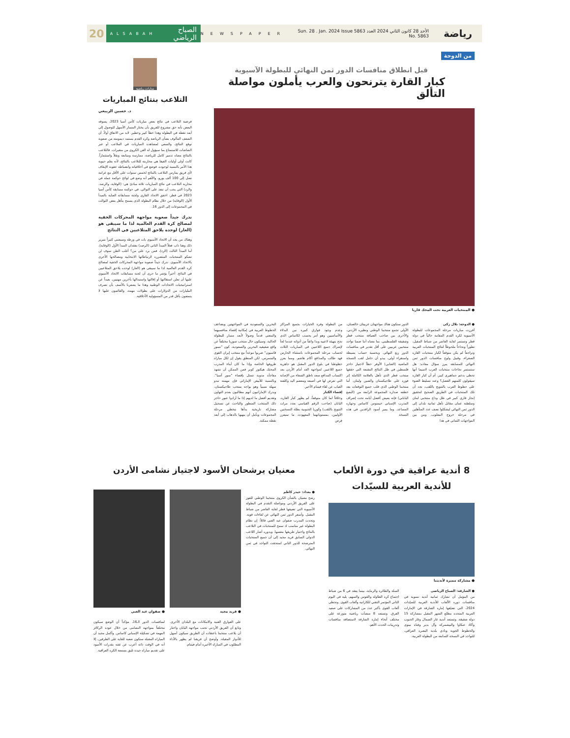رياضة
الأحد 28 كانون الثاني 2024 العدد 5863 Sun. 28 . Jan. 2024 Issue No. 5863
NEWSPAPER
الصباح الرياضي ALSABAH
20
من الدوحة
قبل انطلاق منافسات الدور ثمن النهائي للبطولة الآسيوية
كبار القارة يترنحون والعرب يأملون مواصلة التألق
● المنتخبات العربية تحت المحك قاريا
● الدوحة: بلال زكي
أفرزت مباريات مرحلة المجموعات للبطولة الآسيوية لكرة القدم المقامة حالياً في دولة قطر وتستمر لغاية العاشر من شباط المقبل، تطوراً ونجاحاً ملحوظاً لنتائج المنتخبات العربية وتراجعاً لم يكن متوقعاً لكبار منتخبات القارة الصفراء، وقبيل ولوج منافسات الدور ثمن النهائي للمسابقة يبرز سؤال مفاده: هل ستستمر نجاحات منتخبات العرب لاسيما أنها تحظى بدعم جماهيري كبير، أم أن كبار القارة سيقولون كلمتهم الفصل؟ وعند تسليط الضوء على حظوظ العرب بالتتويج باللقب، نجد أن تلك المنتخبات في الطريق الصحيح لتحقيق إنجاز قاري كبير في ظل وداع منتخبي لبنان وسلطنة عمان مقابل تأهل ثمانية بلدان إلى الدور ثمن النهائي ليشكلوا نصف عدد المتأهلين في مرحلة خروج المغلوب. ومن بين المواجهات الثماني في هذا
الدور ستكون هناك مواجهتان عربيتان خالصتان، الأولى تجمع منتخبنا الوطني ونظيره الأردني، والأخرى بين صاحب الضيافة منتخب قطر وشقيقه الفلسطيني، بما معناه أننا ضمنا تواجد منتخبين عربيين على أقل تقدير في منافسات الدور ربع النهائي. وبحسبة حساب بسيطة واستقراء أولي، يبدو أن حامل لقب النسخة الماضية (العنابي) الأوفر حظاً لاجتياز حاجز فلسطين في ظل النتائج المقنعة التي حققها منتخب قطر الذي تأهل بالعلامة الكاملة إثر فوزه على طاجيكستان والصين ولبنان. أما منتخبنا الوطني الذي قلب جميع التوقعات بعد خطفه صدارة المجموعة الرابعة من (البعبع الياباني) فإنه يعيش أفضل أيامه تحت إشراف المدرب الإسباني خيسوس كاساس وجهازه المساعد. وما يميز أسود الرافدين في هذه النسخة
من البطولة وفرة الخيارات بجميع المراكز وعدم وجود فوارق كبيرة بين البدلاء والأساسيين وهو أمر يحسب لكاساس الذي نجح بتهيئة لاعبيه وبدا واثقاً من أدواته عندما لجأ لإشراك جميع اللاعبين في المباريات الثلاث لحساب مرحلة المجموعات باستثناء الحارس فهد طالب والمدافع أكام هاشم. ومما يعزز حظوظنا في بلوغ الدور المقبل هو جاهزية جميع اللاعبين لمواجهة الغد أمام الأردن بعد اكتساب المدافع سعد ناطق الشفاء من الإصابة التي تعرض لها في أصبعه ومعصم اليد وكلفته الغياب عن لقاء فيتنام الأخير.
إقصاء الكبار
وخلافاً لما كان متوقعاً، لم يظهر كبار القارة، اليابان (صاحب الرقم القياسي بعدد مرات التتويج باللقب) وكوريا الجنوبية بطلة النسختين الأوليين، بمستوياتهما المعهودة، ما سيعزز فرص
البحرين والسعودية في المواجهتين ويضاعف الحظوظ العربية في إمكانية إقصاء منافسيهما والمضي قدماً وصولاً لأبعد مسار للبطولة الحالية. وسيكون حال منتخب سوريا مختلفاً عن واقع شقيقيه البحرين والسعودية، كون "نسور قاسيون" ضربوا موعداً مع منتخب إيران القوي والمتمرس، لكن المنطق يقول إن لكل مباراة ظروفها الخاصة وإذا ما كان أبناء المدرب المحنك هيكتور كوبر فمن الممكن أن نشهد مفاجأة مدوية تتمثل بإقصاء "نمور آسيا". وبالنسبة للأبيض الإماراتي فإن مهمته تبدو سهلة نسبياً وهو يواجه منتخب طاجيكستان، ويدرك الإماراتيون أنهم مطالبون بعدم التهاون وتقديم أفضل ما لديهم إذا ما أرادوا عبور حاجز ذلك المنتخب المتطور والباحث عن تسجيل مشاركة تاريخية بدأها بتخطي مرحلة المجموعات ويأمل أن ينهيها بالذهاب إلى أبعد نقطة ممكنة.
مدارات رياضية
التلاعب بنتائج المباريات
د. حسين الربيعي
فرضية التلاعب في نتائج بعض مباريات كأس آسيا 2023، يسوقه البعض بأنه حق مشروع للفريق بأن يختار المسار الأسهل للوصول إلى أبعد نقطة في البطولة وهذا خطأ كبير وخطير. لابد من الاتفاق أولاً، أن الشغف المألوف بشأن الرياضة وكرة القدم يستمد ديمومته من صعوبة توقع النتائج، والسعي لمشاهدة المباريات في الملاعب أو عبر الشاشات للاستمتاع بما سيؤول له الفن الكروي من متغيرات. فالتلاعب بالنتائج معناه تدمير كامل للرياضة، ممارسة ومتابعة ونقلاً واستثماراً. كانت أولى أوليات الفيفا هي محاربته للتلاعب بالنتائج، لأنه يعلم حيوية هذا الأمر بالنسبة لوجوده، فوضع في أخلاقياته وانضباطه عقوبة الإيقاف لأي فريق يمارس التلاعب بالنتائج لخمس سنوات على الأقل مع غرامة تصل إلى 100 ألف يورو، والأهم أنه وضع في لوائح حوكمة عمله في محاربة التلاعب في نتائج المباريات ثلاثة مبادئ هي: (الوقاية، والرصد، والرد) التي يجب أن تنفذ على التوالي. في حوكمة مسابقة كأس آسيا 2023 في قطر، اخفق الاتحاد القاري ولجنة مسابقاته العناية بالمبدأ الأول (الوقاية) من خلال نظام البطولة الذي يسمح بتأهل بعض الثوالث في المجموعات إلى الدور 16.
ندرك جيداً صعوبة مواجهة المحركات الخفية لمصالح كرة القدم العالمية لذا ما سيبقى هو (العار) لوحده يلاحق المتلاعبين في النتائج
وهناك من يجد أن الاتحاد الآسيوي بات في ورطة وسيعتني كثيراً بتبرير ذلك وهنا ذاب فعلاً المبدأ الثاني (الرصد) بفقدان المبدأ الأول (الوقاية)، أما المبدأ الثالث (الرد)، فمن يرد على من؟ أغلب الظن سوف لن تشكو المنتخبات المتضررة لارتباطاتها الانتخابية ومصالحها الأخرى بالاتحاد الآسيوي. ندرك جيداً صعوبة مواجهة المحركات الخفية لمصالح كرة القدم العالمية لذا ما سيبقى هو (العار) لوحده يلاحق المتلاعبين في النتائج. أخيراً يؤشر ما جرى أن لجنة مسابقات الاتحاد الآسيوي عليها أن تعلن استقالتها أو إقالتها واستبدالها بآخرين مهنيين، بعيداً عن استراتيجيات الاتحادات الوطنية وهذا ما يشعرنا بالأسف بأن تصرف المليارات من الدولارات على بطولات مهمة، والقائمون عليها لا يتمتعون بأقل قدر من المسؤولية الأخلاقية.
8 أندية عراقية في دورة الألعاب للأندية العربية للسيّدات
● مشاركة مميزة لأنديتنا
● الشارقة: الصباح الرياضي
من المؤمل أن تشارك ثمانية أندية نسوية في منافسات دورة الألعاب للأندية العربية للسيّدات 2024، التي تضيّفها إمارة الشارقة في الإمارات العربية المتحدة مطلع الشهر المقبل بمشاركة 15 دولة شقيقة. وتستعد أندية غاز الشمال وغاز الجنوب وأكاد عنكاوا والبيشمركة وآل بدير وفتاة نينوى والخطوط الجوية ونادي بلدية البصرة العراقي، للتواجد في النسخة السابعة من البطولة العربية.
السلة والطائرة والرماية، بينما يعقد في 6 من شباط اجتماع كرة الطاولة والقوس والسهم، يليه في اليوم الثاني المؤتمر التقني للكاراتيه وألعاب القوى. وتحظى ألعاب القوى بأكبر عدد من المشاركات على صعيد الفرق. وتستعد 8 منشآت رياضية متوزعة على مختلف أنحاء إمارة الشارقة لاستضافة منافسات وتدريبات الحدث الأهم.
معنيان يرشحان الأسود لاجتياز نشامى الأردن
● بغداد: حيدر كاظم
رشح معنيان بالشأن الكروي منتخبنا الوطني للفوز على الفريق الأردني ومواصلة التقدم في البطولة الآسيوية التي تضيفها قطر لغاية العاشر من شباط المقبل. وأسفر الدور ثمن النهائي عن لقاءات قوية. وتحدث المدرب صفوان عبد الغني قائلاً: إن نظام البطولة غير مناسب اذ سمح للمنتخبات في التلاعب بالنتائج واختيار طريقها بنفسها. وبدوره أشار اللاعب الدولي السابق فريد مجيد إلى أن جميع المنتخبات المترشحة للدور الثاني استحقت التواجد في ثمن النهائي.
● فريد مجيد ● صفوان عبد الغني
على الفوارق الفنية والامكانات مع البلدان الأخرى. وتابع أن الفريق الأردني تجنب مواجهة اليابان واختار أن يلاعب منتخبنا باعتقاده أن الطريق سيكون أسهل للأدوار المقبلة. وأوضح أن فريقنا لم يظهر بالأداء المطلوب في المباراة الأخيرة أمام فيتنام.
لمنافسات الدور الـ16، مؤكداً أن الوضع سيكون مختلفاً بمواجهة النشامى من خلال عودة الركائز المهمة في تشكيلة الإسباني كاساس. وأكمل مجيد أن المباراة المقبلة ستكون صعبة للغاية على الطرفين، إلا أنه في الوقت ذاته أعرب عن ثقته بقدرات الأسود على تقديم مباراة جيدة تليق بسمعة الكرة العراقية.